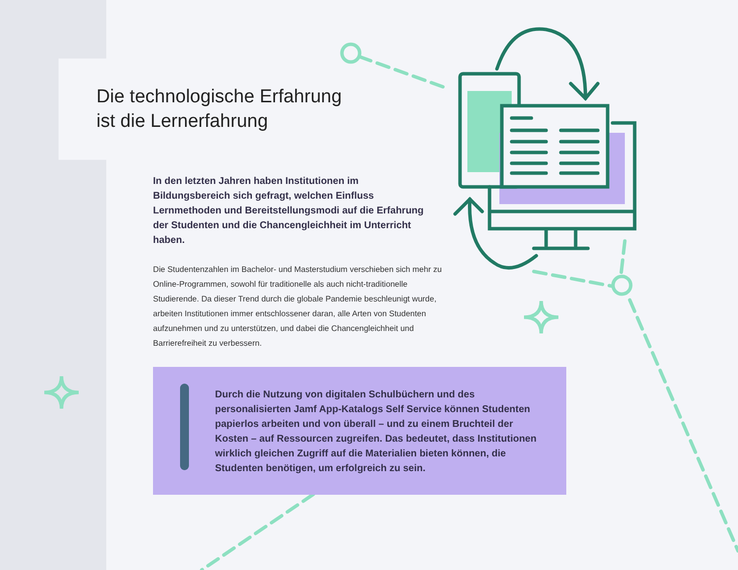Die technologische Erfahrung
ist die Lernerfahrung
In den letzten Jahren haben Institutionen im Bildungsbereich sich gefragt, welchen Einfluss Lernmethoden und Bereitstellungsmodi auf die Erfahrung der Studenten und die Chancengleichheit im Unterricht haben.
Die Studentenzahlen im Bachelor- und Masterstudium verschieben sich mehr zu Online-Programmen, sowohl für traditionelle als auch nicht-traditionelle Studierende. Da dieser Trend durch die globale Pandemie beschleunigt wurde, arbeiten Institutionen immer entschlossener daran, alle Arten von Studenten aufzunehmen und zu unterstützen, und dabei die Chancengleichheit und Barrierefreiheit zu verbessern.
Durch die Nutzung von digitalen Schulbüchern und des personalisierten Jamf App-Katalogs Self Service können Studenten papierlos arbeiten und von überall – und zu einem Bruchteil der Kosten – auf Ressourcen zugreifen. Das bedeutet, dass Institutionen wirklich gleichen Zugriff auf die Materialien bieten können, die Studenten benötigen, um erfolgreich zu sein.